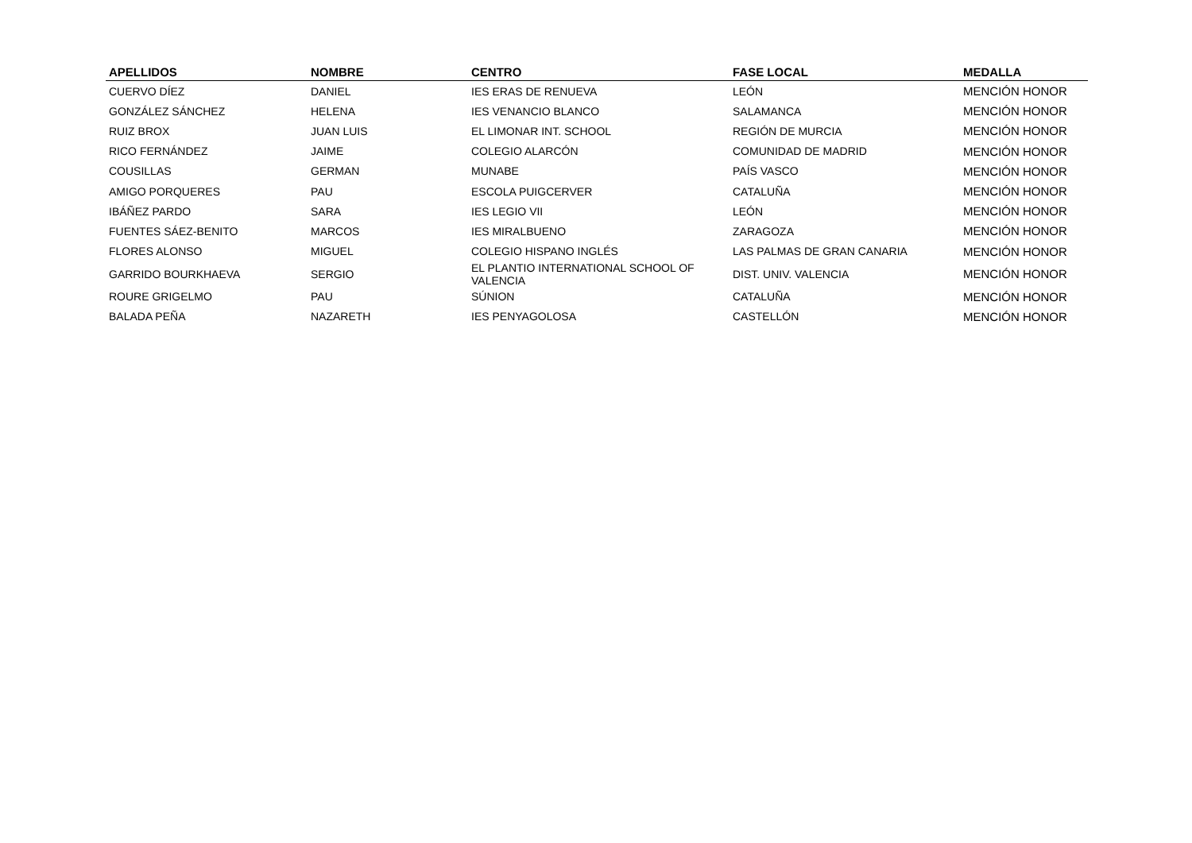| APELLIDOS | NOMBRE | CENTRO | FASE LOCAL | MEDALLA |
| --- | --- | --- | --- | --- |
| CUERVO DÍEZ | DANIEL | IES ERAS DE RENUEVA | LEÓN | MENCIÓN HONOR |
| GONZÁLEZ SÁNCHEZ | HELENA | IES VENANCIO BLANCO | SALAMANCA | MENCIÓN HONOR |
| RUIZ BROX | JUAN LUIS | EL LIMONAR INT. SCHOOL | REGIÓN DE MURCIA | MENCIÓN HONOR |
| RICO FERNÁNDEZ | JAIME | COLEGIO ALARCÓN | COMUNIDAD DE MADRID | MENCIÓN HONOR |
| COUSILLAS | GERMAN | MUNABE | PAÍS VASCO | MENCIÓN HONOR |
| AMIGO PORQUERES | PAU | ESCOLA PUIGCERVER | CATALUÑA | MENCIÓN HONOR |
| IBÁÑEZ PARDO | SARA | IES LEGIO VII | LEÓN | MENCIÓN HONOR |
| FUENTES SÁEZ-BENITO | MARCOS | IES MIRALBUENO | ZARAGOZA | MENCIÓN HONOR |
| FLORES ALONSO | MIGUEL | COLEGIO HISPANO INGLÉS | LAS PALMAS DE GRAN CANARIA | MENCIÓN HONOR |
| GARRIDO BOURKHAEVA | SERGIO | EL PLANTIO INTERNATIONAL SCHOOL OF VALENCIA | DIST. UNIV. VALENCIA | MENCIÓN HONOR |
| ROURE GRIGELMO | PAU | SÚNION | CATALUÑA | MENCIÓN HONOR |
| BALADA PEÑA | NAZARETH | IES PENYAGOLOSA | CASTELLÓN | MENCIÓN HONOR |